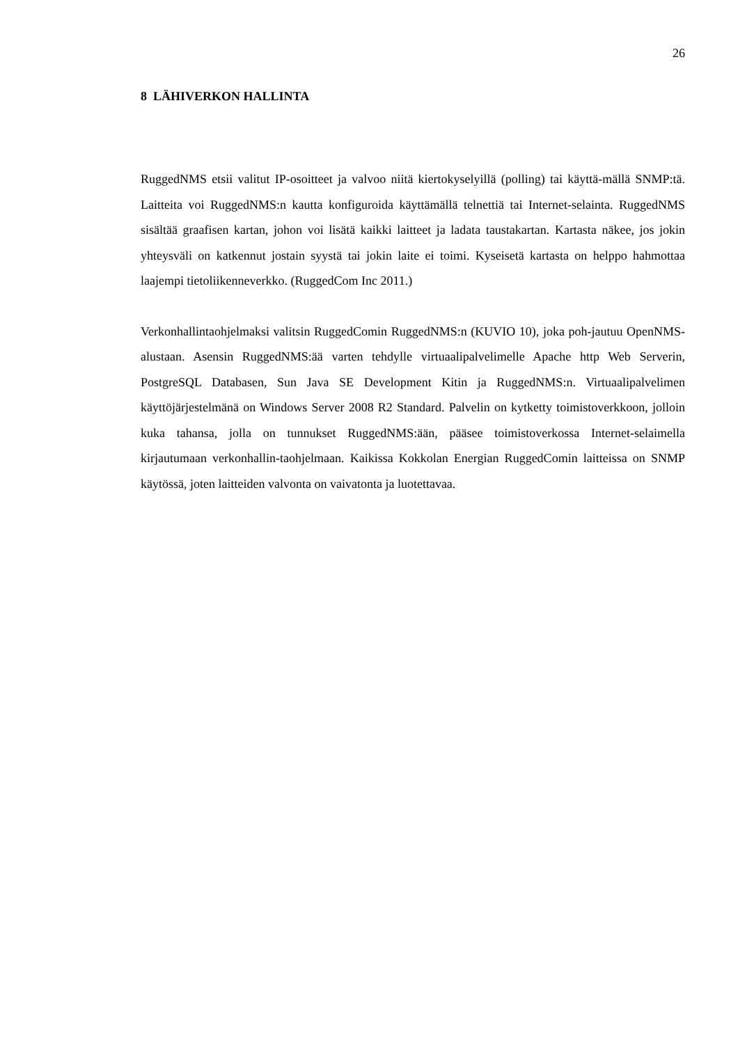26
8 LÄHIVERKON HALLINTA
RuggedNMS etsii valitut IP-osoitteet ja valvoo niitä kiertokyselyillä (polling) tai käyttä-mällä SNMP:tä. Laitteita voi RuggedNMS:n kautta konfiguroida käyttämällä telnettiä tai Internet-selainta. RuggedNMS sisältää graafisen kartan, johon voi lisätä kaikki laitteet ja ladata taustakartan. Kartasta näkee, jos jokin yhteysväli on katkennut jostain syystä tai jokin laite ei toimi. Kyseisetä kartasta on helppo hahmottaa laajempi tietoliikenneverkko. (RuggedCom Inc 2011.)
Verkonhallintaohjelmaksi valitsin RuggedComin RuggedNMS:n (KUVIO 10), joka poh-jautuu OpenNMS-alustaan. Asensin RuggedNMS:ää varten tehdylle virtuaalipalvelimelle Apache http Web Serverin, PostgreSQL Databasen, Sun Java SE Development Kitin ja RuggedNMS:n. Virtuaalipalvelimen käyttöjärjestelmänä on Windows Server 2008 R2 Standard. Palvelin on kytketty toimistoverkkoon, jolloin kuka tahansa, jolla on tunnukset RuggedNMS:ään, pääsee toimistoverkossa Internet-selaimella kirjautumaan verkonhallin-taohjelmaan. Kaikissa Kokkolan Energian RuggedComin laitteissa on SNMP käytössä, joten laitteiden valvonta on vaivatonta ja luotettavaa.